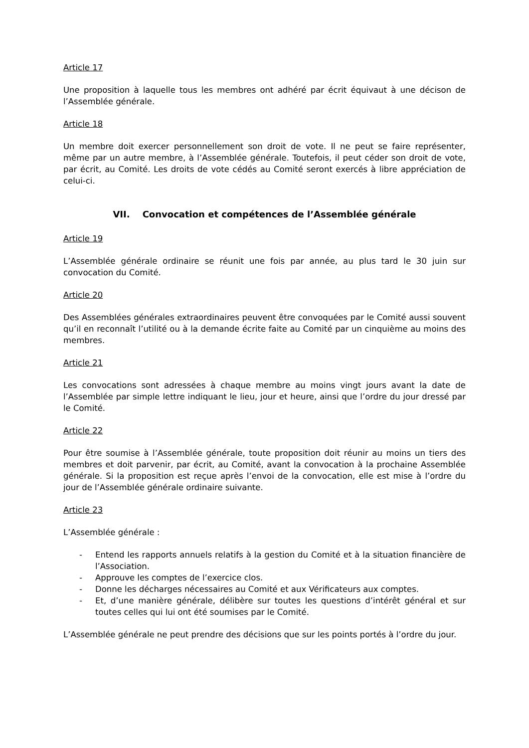Article 17
Une proposition à laquelle tous les membres ont adhéré par écrit équivaut à une décison de l’Assemblée générale.
Article 18
Un membre doit exercer personnellement son droit de vote. Il ne peut se faire représenter, même par un autre membre, à l’Assemblée générale. Toutefois, il peut céder son droit de vote, par écrit, au Comité. Les droits de vote cédés au Comité seront exercés à libre appréciation de celui-ci.
VII. Convocation et compétences de l’Assemblée générale
Article 19
L’Assemblée générale ordinaire se réunit une fois par année, au plus tard le 30 juin sur convocation du Comité.
Article 20
Des Assemblées générales extraordinaires peuvent être convoquées par le Comité aussi souvent qu’il en reconnaît l’utilité ou à la demande écrite faite au Comité par un cinquième au moins des membres.
Article 21
Les convocations sont adressées à chaque membre au moins vingt jours avant la date de l’Assemblée par simple lettre indiquant le lieu, jour et heure, ainsi que l’ordre du jour dressé par le Comité.
Article 22
Pour être soumise à l’Assemblée générale, toute proposition doit réunir au moins un tiers des membres et doit parvenir, par écrit, au Comité, avant la convocation à la prochaine Assemblée générale. Si la proposition est reçue après l’envoi de la convocation, elle est mise à l’ordre du jour de l’Assemblée générale ordinaire suivante.
Article 23
L’Assemblée générale :
- Entend les rapports annuels relatifs à la gestion du Comité et à la situation financière de l’Association.
- Approuve les comptes de l’exercice clos.
- Donne les décharges nécessaires au Comité et aux Vérificateurs aux comptes.
- Et, d’une manière générale, délibère sur toutes les questions d’intérêt général et sur toutes celles qui lui ont été soumises par le Comité.
L’Assemblée générale ne peut prendre des décisions que sur les points portés à l’ordre du jour.